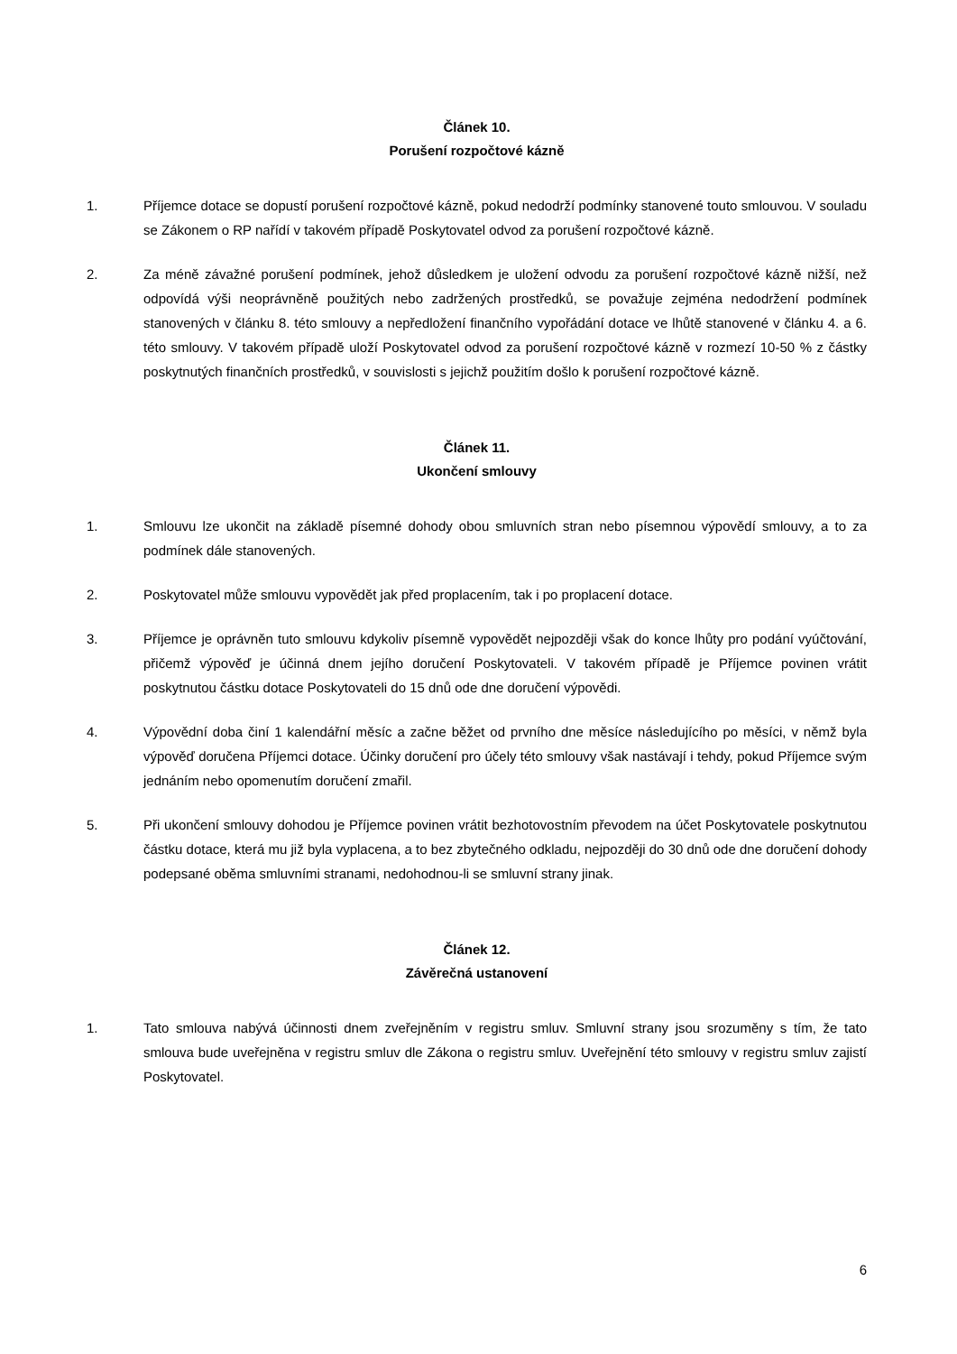Článek 10.
Porušení rozpočtové kázně
1. Příjemce dotace se dopustí porušení rozpočtové kázně, pokud nedodrží podmínky stanovené touto smlouvou. V souladu se Zákonem o RP nařídí v takovém případě Poskytovatel odvod za porušení rozpočtové kázně.
2. Za méně závažné porušení podmínek, jehož důsledkem je uložení odvodu za porušení rozpočtové kázně nižší, než odpovídá výši neoprávněně použitých nebo zadržených prostředků, se považuje zejména nedodržení podmínek stanovených v článku 8. této smlouvy a nepředložení finančního vypořádání dotace ve lhůtě stanovené v článku 4. a 6. této smlouvy. V takovém případě uloží Poskytovatel odvod za porušení rozpočtové kázně v rozmezí 10-50 % z částky poskytnutých finančních prostředků, v souvislosti s jejichž použitím došlo k porušení rozpočtové kázně.
Článek 11.
Ukončení smlouvy
1. Smlouvu lze ukončit na základě písemné dohody obou smluvních stran nebo písemnou výpovědí smlouvy, a to za podmínek dále stanovených.
2. Poskytovatel může smlouvu vypovědět jak před proplacením, tak i po proplacení dotace.
3. Příjemce je oprávněn tuto smlouvu kdykoliv písemně vypovědět nejpozději však do konce lhůty pro podání vyúčtování, přičemž výpověď je účinná dnem jejího doručení Poskytovateli. V takovém případě je Příjemce povinen vrátit poskytnutou částku dotace Poskytovateli do 15 dnů ode dne doručení výpovědi.
4. Výpovědní doba činí 1 kalendářní měsíc a začne běžet od prvního dne měsíce následujícího po měsíci, v němž byla výpověď doručena Příjemci dotace. Účinky doručení pro účely této smlouvy však nastávají i tehdy, pokud Příjemce svým jednáním nebo opomenutím doručení zmařil.
5. Při ukončení smlouvy dohodou je Příjemce povinen vrátit bezhotovostním převodem na účet Poskytovatele poskytnutou částku dotace, která mu již byla vyplacena, a to bez zbytečného odkladu, nejpozději do 30 dnů ode dne doručení dohody podepsané oběma smluvními stranami, nedohodnou-li se smluvní strany jinak.
Článek 12.
Závěrečná ustanovení
1. Tato smlouva nabývá účinnosti dnem zveřejněním v registru smluv. Smluvní strany jsou srozuměny s tím, že tato smlouva bude uveřejněna v registru smluv dle Zákona o registru smluv. Uveřejnění této smlouvy v registru smluv zajistí Poskytovatel.
6